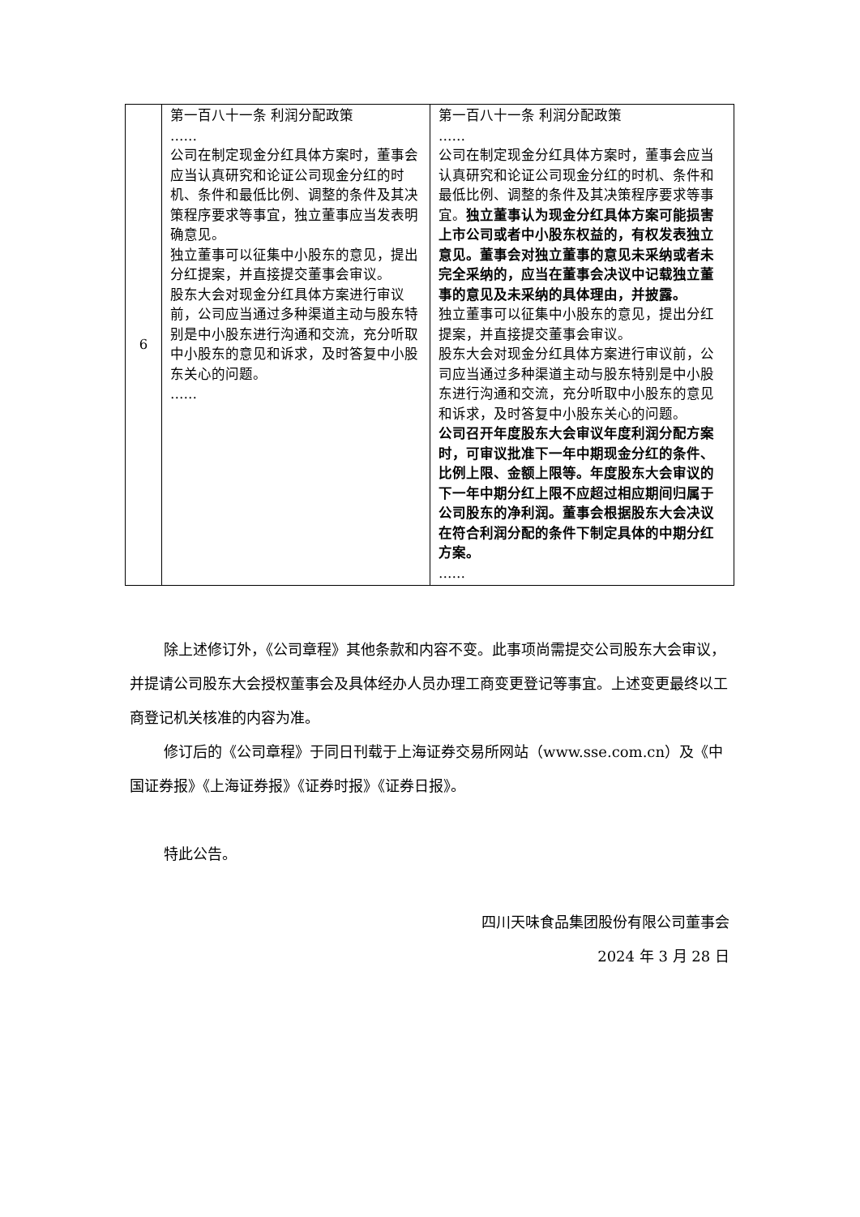| 6 | 第一百八十一条 利润分配政策 …… 公司在制定现金分红具体方案时，董事会应当认真研究和论证公司现金分红的时机、条件和最低比例、调整的条件及其决策程序要求等事宜，独立董事应当发表明确意见。 独立董事可以征集中小股东的意见，提出分红提案，并直接提交董事会审议。 股东大会对现金分红具体方案进行审议前，公司应当通过多种渠道主动与股东特别是中小股东进行沟通和交流，充分听取中小股东的意见和诉求，及时答复中小股东关心的问题。 …… | 第一百八十一条 利润分配政策 …… 公司在制定现金分红具体方案时，董事会应当认真研究和论证公司现金分红的时机、条件和最低比例、调整的条件及其决策程序要求等事宜。 独立董事认为现金分红具体方案可能损害上市公司或者中小股东权益的，有权发表独立意见。董事会对独立董事的意见未采纳或者未完全采纳的，应当在董事会决议中记载独立董事的意见及未采纳的具体理由，并披露。 独立董事可以征集中小股东的意见，提出分红提案，并直接提交董事会审议。 股东大会对现金分红具体方案进行审议前，公司应当通过多种渠道主动与股东特别是中小股东进行沟通和交流，充分听取中小股东的意见和诉求，及时答复中小股东关心的问题。 公司召开年度股东大会审议年度利润分配方案时，可审议批准下一年中期现金分红的条件、比例上限、金额上限等。年度股东大会审议的下一年中期分红上限不应超过相应期间归属于公司股东的净利润。董事会根据股东大会决议在符合利润分配的条件下制定具体的中期分红方案。 …… |
除上述修订外，《公司章程》其他条款和内容不变。此事项尚需提交公司股东大会审议，并提请公司股东大会授权董事会及具体经办人员办理工商变更登记等事宜。上述变更最终以工商登记机关核准的内容为准。
修订后的《公司章程》于同日刊载于上海证券交易所网站（www.sse.com.cn）及《中国证券报》《上海证券报》《证券时报》《证券日报》。
特此公告。
四川天味食品集团股份有限公司董事会
2024 年 3 月 28 日